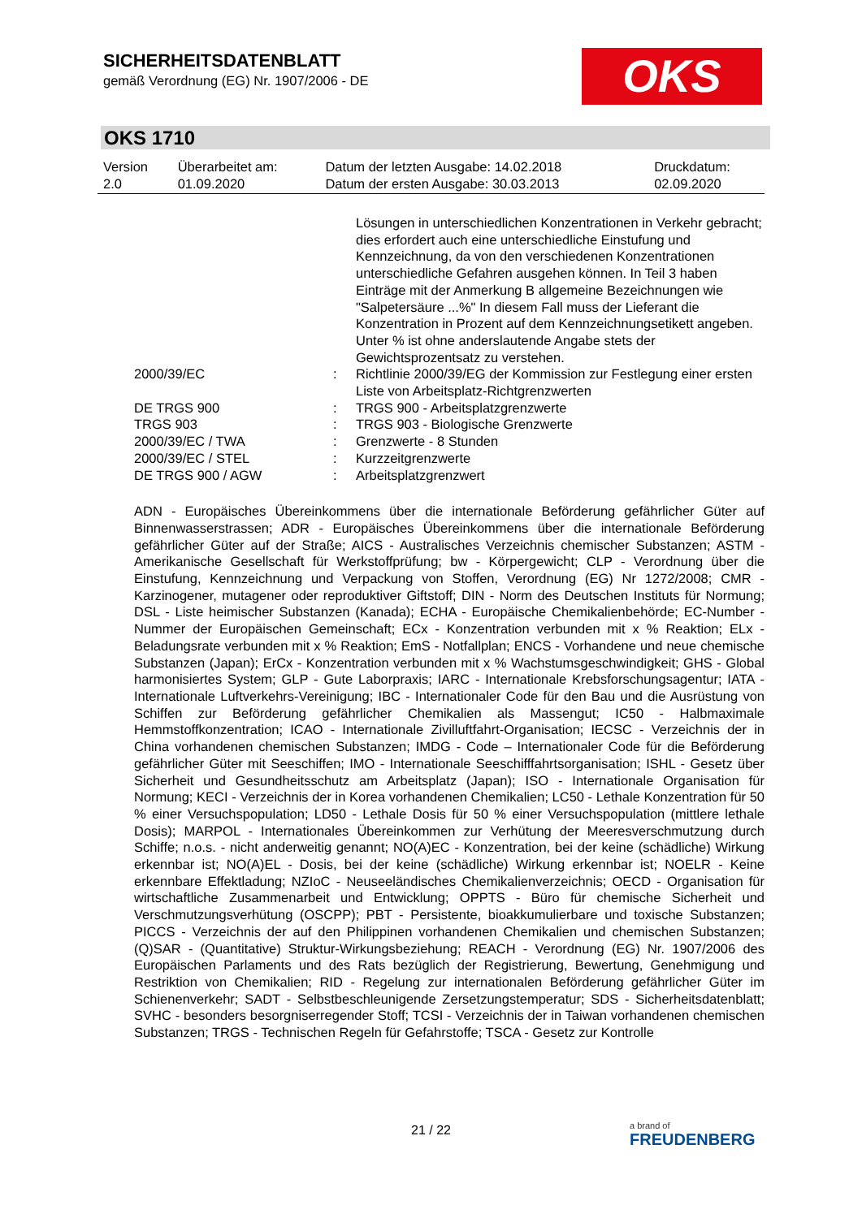SICHERHEITSDATENBLATT
gemäß Verordnung (EG) Nr. 1907/2006 - DE
OKS
OKS 1710
| Version 2.0 | Überarbeitet am: 01.09.2020 | Datum der letzten Ausgabe: 14.02.2018 Datum der ersten Ausgabe: 30.03.2013 | Druckdatum: 02.09.2020 |
| | | Lösungen in unterschiedlichen Konzentrationen in Verkehr gebracht; dies erfordert auch eine unterschiedliche Einstufung und Kennzeichnung, da von den verschiedenen Konzentrationen unterschiedliche Gefahren ausgehen können. In Teil 3 haben Einträge mit der Anmerkung B allgemeine Bezeichnungen wie "Salpetersäure ...%" In diesem Fall muss der Lieferant die Konzentration in Prozent auf dem Kennzeichnungsetikett angeben. Unter % ist ohne anderslautende Angabe stets der Gewichtsprozentsatz zu verstehen. |
| 2000/39/EC | : | Richtlinie 2000/39/EG der Kommission zur Festlegung einer ersten Liste von Arbeitsplatz-Richtgrenzwerten |
| DE TRGS 900 | : | TRGS 900 - Arbeitsplatzgrenzwerte |
| TRGS 903 | : | TRGS 903 - Biologische Grenzwerte |
| 2000/39/EC / TWA | : | Grenzwerte - 8 Stunden |
| 2000/39/EC / STEL | : | Kurzzeitgrenzwerte |
| DE TRGS 900 / AGW | : | Arbeitsplatzgrenzwert |
ADN - Europäisches Übereinkommens über die internationale Beförderung gefährlicher Güter auf Binnenwasserstrassen; ADR - Europäisches Übereinkommens über die internationale Beförderung gefährlicher Güter auf der Straße; AICS - Australisches Verzeichnis chemischer Substanzen; ASTM - Amerikanische Gesellschaft für Werkstoffprüfung; bw - Körpergewicht; CLP - Verordnung über die Einstufung, Kennzeichnung und Verpackung von Stoffen, Verordnung (EG) Nr 1272/2008; CMR - Karzinogener, mutagener oder reproduktiver Giftstoff; DIN - Norm des Deutschen Instituts für Normung; DSL - Liste heimischer Substanzen (Kanada); ECHA - Europäische Chemikalienbehörde; EC-Number - Nummer der Europäischen Gemeinschaft; ECx - Konzentration verbunden mit x % Reaktion; ELx - Beladungsrate verbunden mit x % Reaktion; EmS - Notfallplan; ENCS - Vorhandene und neue chemische Substanzen (Japan); ErCx - Konzentration verbunden mit x % Wachstumsgeschwindigkeit; GHS - Global harmonisiertes System; GLP - Gute Laborpraxis; IARC - Internationale Krebsforschungsagentur; IATA - Internationale Luftverkehrs-Vereinigung; IBC - Internationaler Code für den Bau und die Ausrüstung von Schiffen zur Beförderung gefährlicher Chemikalien als Massengut; IC50 - Halbmaximale Hemmstoffkonzentration; ICAO - Internationale Zivilluftfahrt-Organisation; IECSC - Verzeichnis der in China vorhandenen chemischen Substanzen; IMDG - Code – Internationaler Code für die Beförderung gefährlicher Güter mit Seeschiffen; IMO - Internationale Seeschifffahrtsorganisation; ISHL - Gesetz über Sicherheit und Gesundheitsschutz am Arbeitsplatz (Japan); ISO - Internationale Organisation für Normung; KECI - Verzeichnis der in Korea vorhandenen Chemikalien; LC50 - Lethale Konzentration für 50 % einer Versuchspopulation; LD50 - Lethale Dosis für 50 % einer Versuchspopulation (mittlere lethale Dosis); MARPOL - Internationales Übereinkommen zur Verhütung der Meeresverschmutzung durch Schiffe; n.o.s. - nicht anderweitig genannt; NO(A)EC - Konzentration, bei der keine (schädliche) Wirkung erkennbar ist; NO(A)EL - Dosis, bei der keine (schädliche) Wirkung erkennbar ist; NOELR - Keine erkennbare Effektladung; NZIoC - Neuseeländisches Chemikalienverzeichnis; OECD - Organisation für wirtschaftliche Zusammenarbeit und Entwicklung; OPPTS - Büro für chemische Sicherheit und Verschmutzungsverhütung (OSCPP); PBT - Persistente, bioakkumulierbare und toxische Substanzen; PICCS - Verzeichnis der auf den Philippinen vorhandenen Chemikalien und chemischen Substanzen; (Q)SAR - (Quantitative) Struktur-Wirkungsbeziehung; REACH - Verordnung (EG) Nr. 1907/2006 des Europäischen Parlaments und des Rats bezüglich der Registrierung, Bewertung, Genehmigung und Restriktion von Chemikalien; RID - Regelung zur internationalen Beförderung gefährlicher Güter im Schienenverkehr; SADT - Selbstbeschleunigende Zersetzungstemperatur; SDS - Sicherheitsdatenblatt; SVHC - besonders besorgniserregender Stoff; TCSI - Verzeichnis der in Taiwan vorhandenen chemischen Substanzen; TRGS - Technischen Regeln für Gefahrstoffe; TSCA - Gesetz zur Kontrolle
21 / 22 a brand of
FREUDENBERG